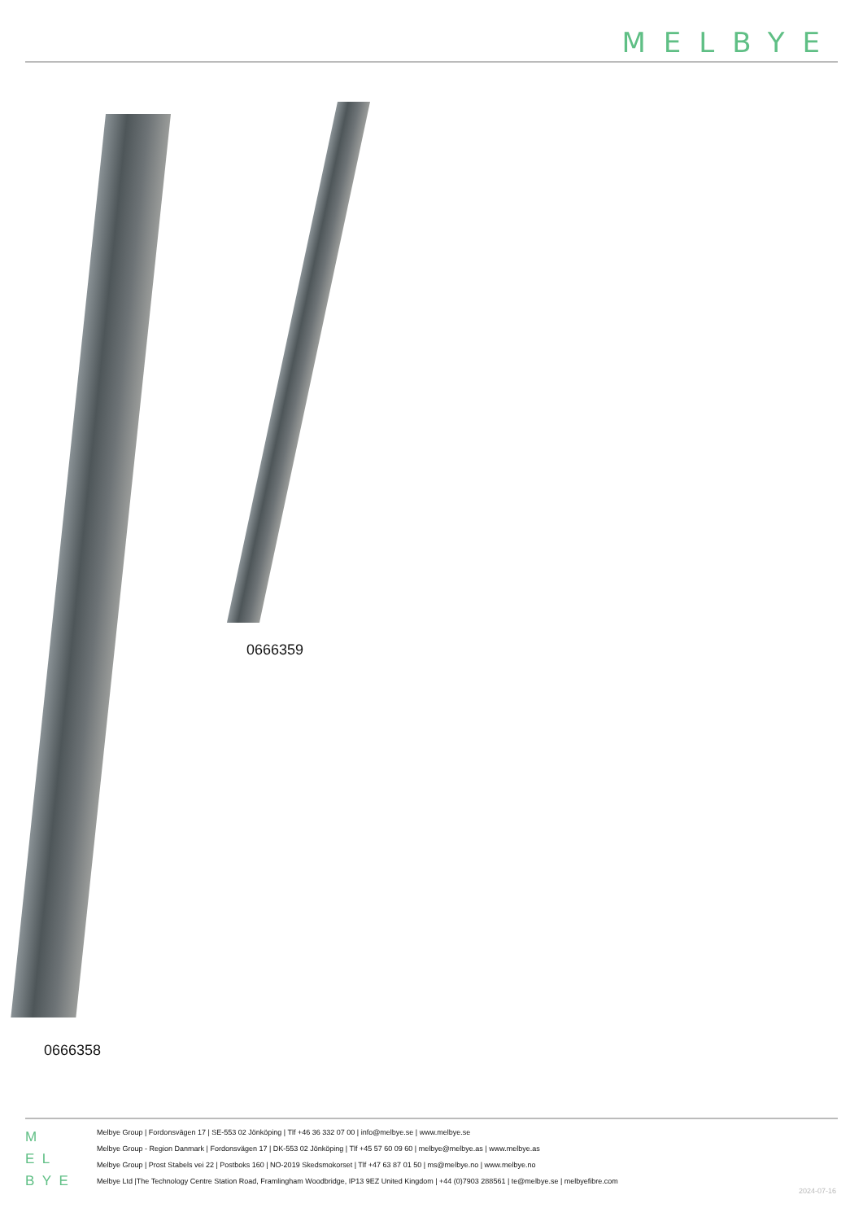MELBYE
0666359
0666358
M
E L
B Y E
Melbye Group | Fordonsvägen 17 | SE-553 02 Jönköping | Tlf +46 36 332 07 00 | info@melbye.se | www.melbye.se
Melbye Group - Region Danmark | Fordonsvägen 17 | DK-553 02 Jönköping | Tlf +45 57 60 09 60 | melbye@melbye.as | www.melbye.as
Melbye Group | Prost Stabels vei 22 | Postboks 160 | NO-2019 Skedsmokorset | Tlf +47 63 87 01 50 | ms@melbye.no | www.melbye.no
Melbye Ltd |The Technology Centre Station Road, Framlingham Woodbridge, IP13 9EZ United Kingdom | +44 (0)7903 288561 | te@melbye.se | melbyefibre.com
2024-07-16